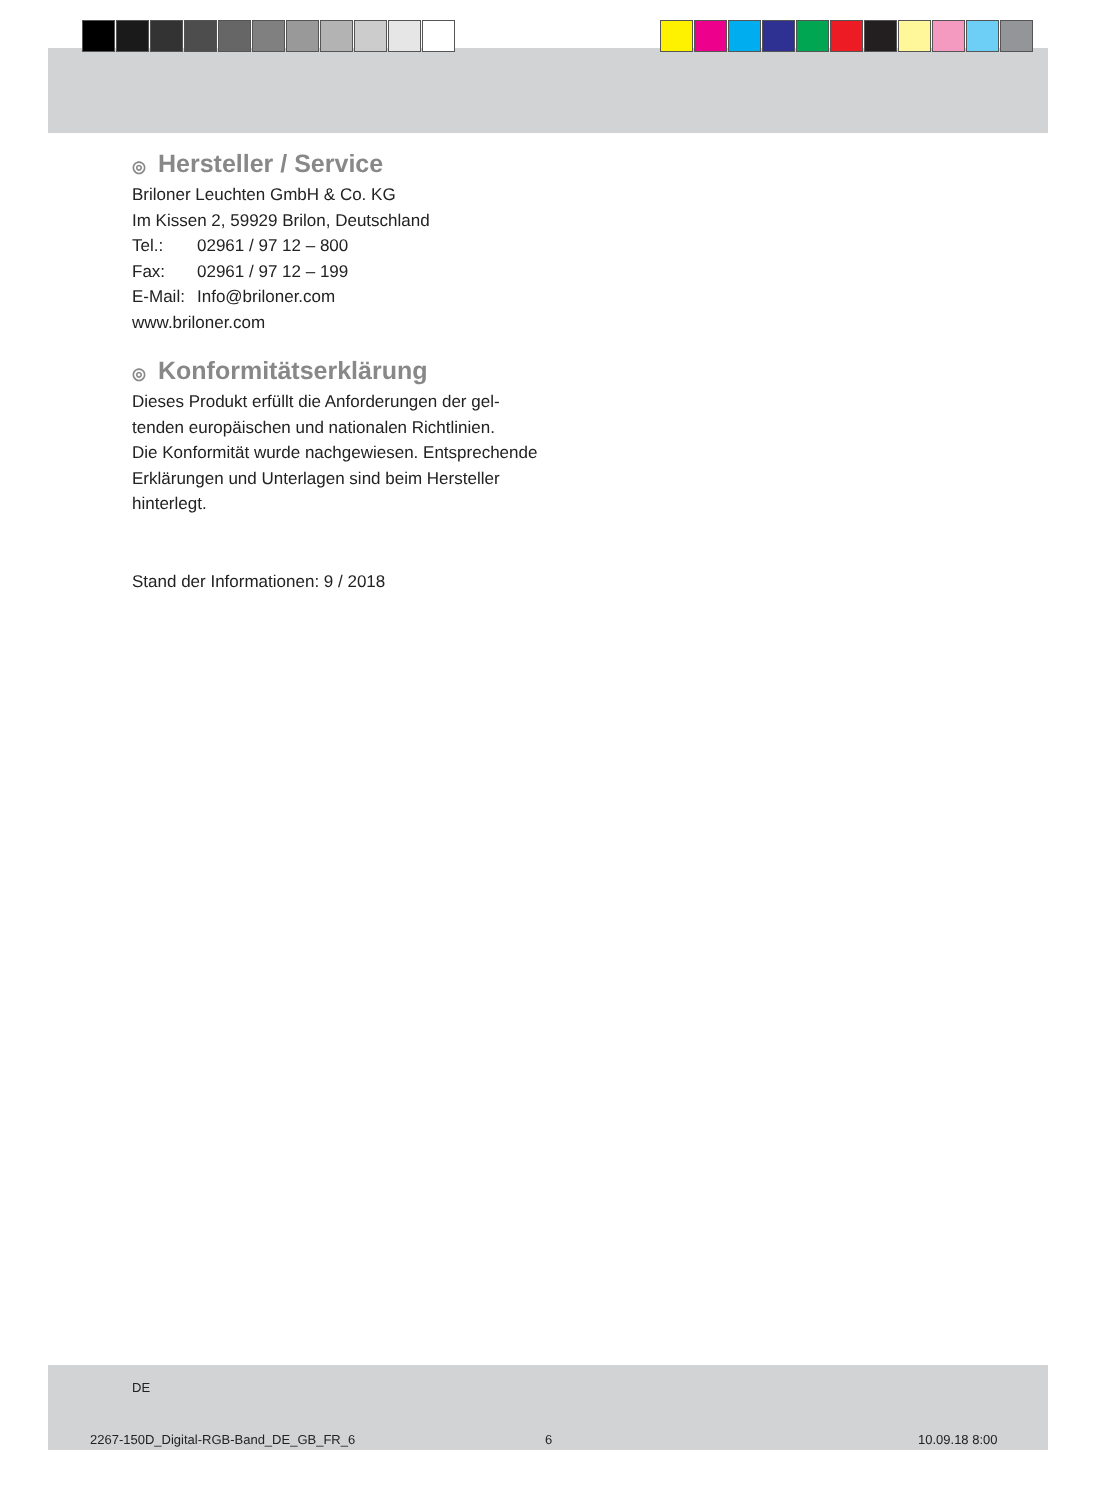◎ Hersteller / Service
Briloner Leuchten GmbH & Co. KG
Im Kissen 2, 59929 Brilon, Deutschland
Tel.: 02961 / 97 12 – 800
Fax: 02961 / 97 12 – 199
E-Mail: Info@briloner.com
www.briloner.com
◎ Konformitätserklärung
Dieses Produkt erfüllt die Anforderungen der gel-
tenden europäischen und nationalen Richtlinien.
Die Konformität wurde nachgewiesen. Entsprechende Erklärungen und Unterlagen sind beim Hersteller hinterlegt.
Stand der Informationen: 9 / 2018
DE
2267-150D_Digital-RGB-Band_DE_GB_FR_6
6 10.09.18 8:00